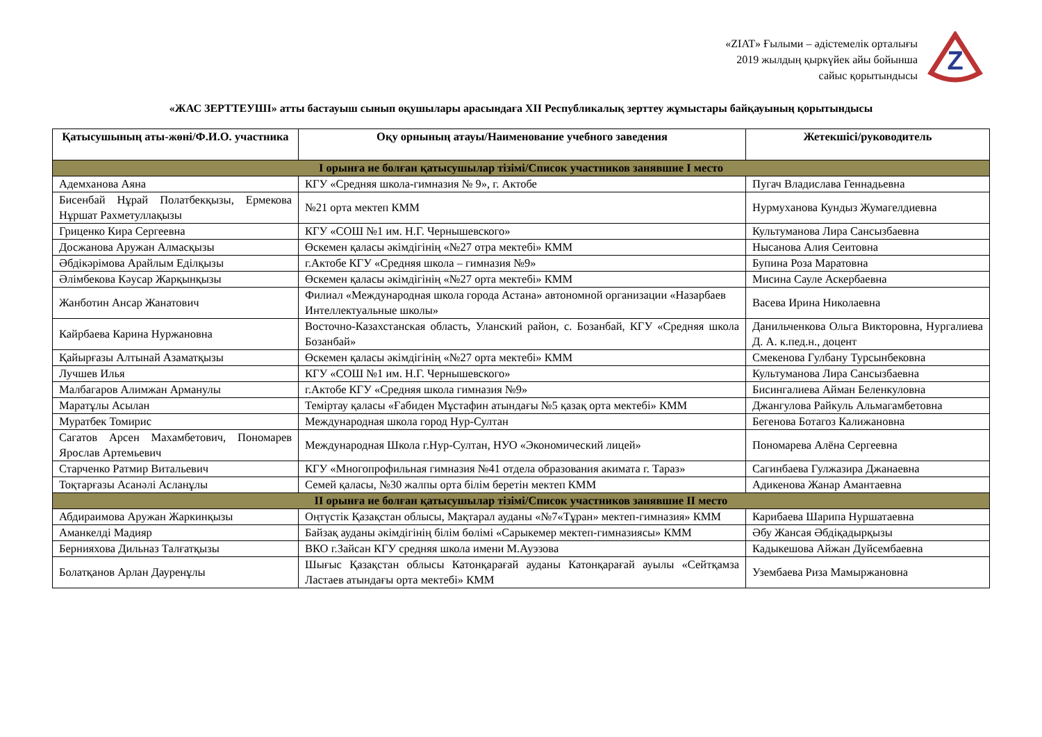«ZIAT» Ғылыми – әдістемелік орталығы
2019 жылдың қыркүйек айы бойынша
сайыс қорытындысы
Z
«ЖАС ЗЕРТТЕУШІ» атты бастауыш сынып оқушылары арасындаға XII Республикалық зерттеу жұмыстары байқауының қорытындысы
| Қатысушының аты-жөні/Ф.И.О. участника | Оқу орнының атауы/Наименование учебного заведения | Жетекшісі/руководитель |
| --- | --- | --- |
| I орынға ие болған қатысушылар тізімі/Список участников занявшие I место | | |
| Адемханова Аяна | КГУ «Средняя школа-гимназия № 9», г. Актобе | Пугач Владислава Геннадьевна |
| Бисенбай Нұрай Полатбекқызы, Ермекова Нұршат Рахметуллақызы | №21 орта мектеп КММ | Нурмуханова Кундыз Жумагелдиевна |
| Гриценко Кира Сергеевна | КГУ «СОШ №1 им. Н.Г. Чернышевского» | Культуманова Лира Сансызбаевна |
| Досжанова Аружан Алмасқызы | Өскемен қаласы әкімдігінің «№27 отра мектебі» КММ | Нысанова Алия Сеитовна |
| Әбдікәрімова Арайлым Еділқызы | г.Актобе КГУ «Средняя школа – гимназия №9» | Бупина Роза Маратовна |
| Әлімбекова Кәусар Жарқынқызы | Өскемен қаласы әкімдігінің «№27 орта мектебі» КММ | Мисина Сауле Аскербаевна |
| Жанботин Ансар Жанатович | Филиал «Международная школа города Астана» автономной организации «Назарбаев Интеллектуальные школы» | Васева Ирина Николаевна |
| Кайрбаева Карина Нуржановна | Восточно-Казахстанская область, Уланский район, с. Бозанбай, КГУ «Средняя школа Бозанбай» | Данильченкова Ольга Викторовна, Нургалиева Д. А. к.пед.н., доцент |
| Қайырғазы Алтынай Азаматқызы | Өскемен қаласы әкімдігінің «№27 орта мектебі» КММ | Смекенова Гулбану Турсынбековна |
| Лучшев Илья | КГУ «СОШ №1 им. Н.Г. Чернышевского» | Культуманова Лира Сансызбаевна |
| Малбагаров Алимжан Арманулы | г.Актобе КГУ «Средняя школа гимназия №9» | Бисингалиева Айман Беленкуловна |
| Маратұлы Асылан | Теміртау қаласы «Ғабиден Мұстафин атындағы №5 қазақ орта мектебі» КММ | Джангулова Райкуль Альмагамбетовна |
| Муратбек Томирис | Международная школа город Нур-Султан | Бегенова Ботагоз Калижановна |
| Сагатов Арсен Махамбетович, Пономарев Ярослав Артемьевич | Международная Школа г.Нур-Султан, НУО «Экономический лицей» | Пономарева Алёна Сергеевна |
| Старченко Ратмир Витальевич | КГУ «Многопрофильная гимназия №41 отдела образования акимата г. Тараз» | Сагинбаева Гулжазира Джанаевна |
| Тоқтарғазы Асанәлі Асланұлы | Семей қаласы, №30 жалпы орта білім беретін мектеп КММ | Адикенова Жанар Амантаевна |
| II орынға ие болған қатысушылар тізімі/Список участников занявшие II место | | |
| Абдираимова Аружан Жаркинқызы | Оңтүстік Қазақстан облысы, Мақтарал ауданы «№7«Тұран» мектеп-гимназия» КММ | Карибаева Шарипа Нуршатаевна |
| Аманкелді Мадияр | Байзақ ауданы әкімдігінің білім бөлімі «Сарыкемер мектеп-гимназиясы» КММ | Әбу Жансая Әбдіқадырқызы |
| Бернияхова Дильназ Талғатқызы | ВКО г.Зайсан КГУ средняя школа имени М.Ауэзова | Кадыкешова Айжан Дуйсембаевна |
| Болатқанов Арлан Дауренұлы | Шығыс Қазақстан облысы Катонқарағай ауданы Катонқарағай ауылы «Сейтқамза Ластаев атындағы орта мектебі» КММ | Узембаева Риза Мамыржановна |